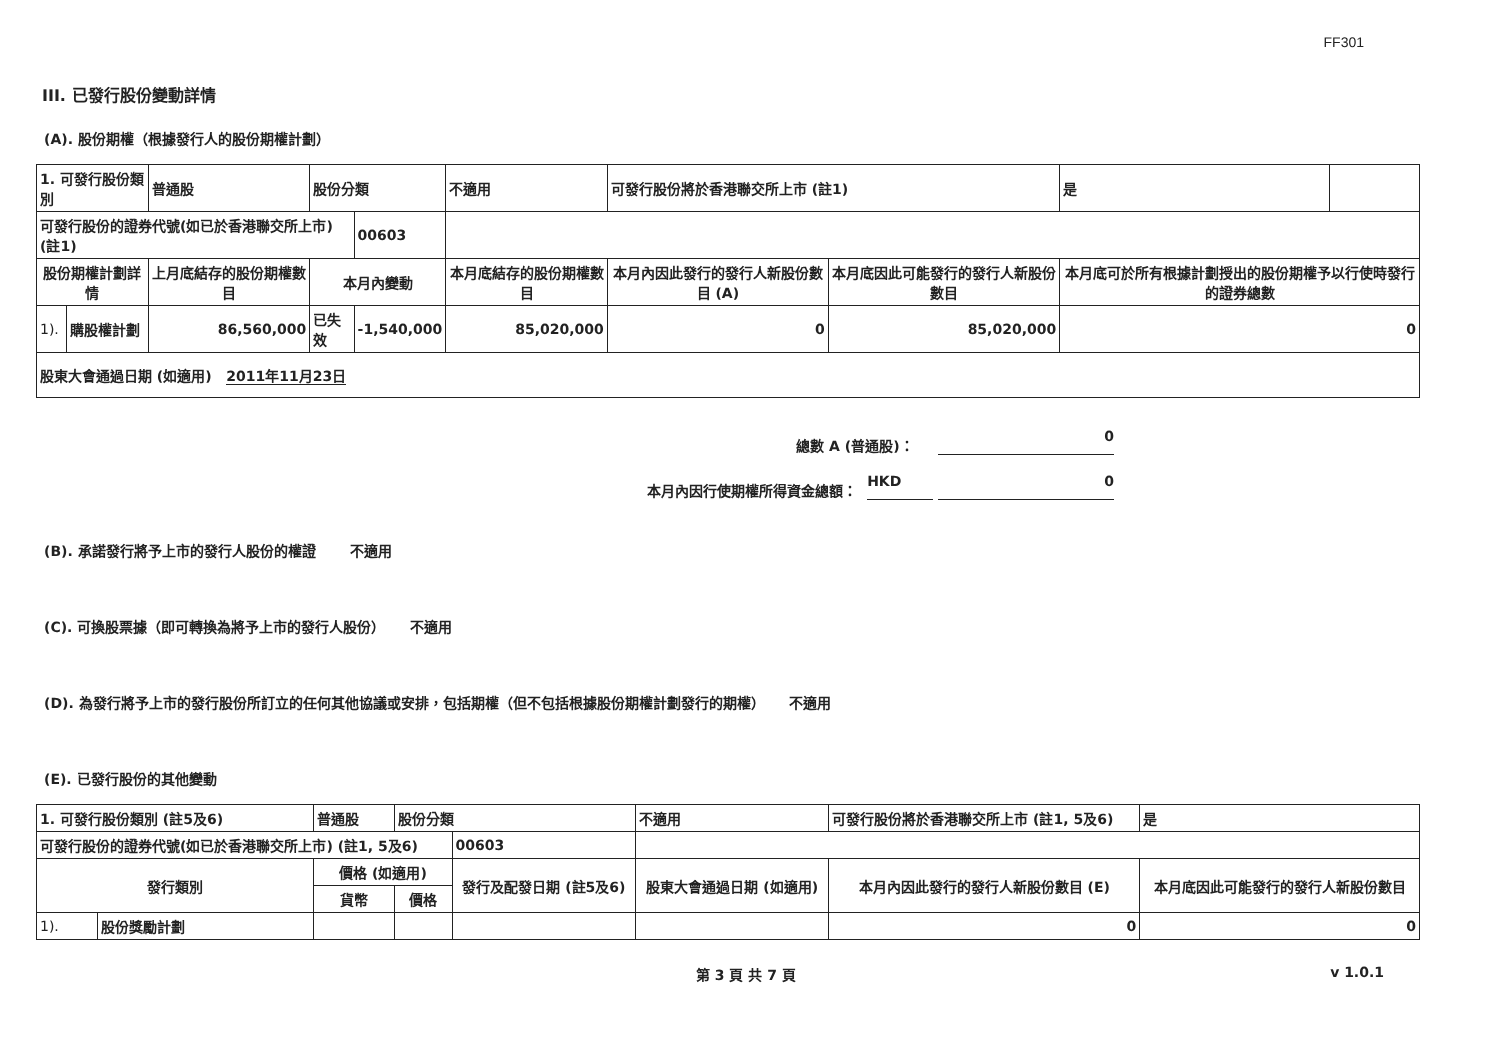FF301
III. 已發行股份變動詳情
(A). 股份期權（根據發行人的股份期權計劃）
| 1. 可發行股份類別 | | 普通股 | 股份分類 | | 不適用 | 可發行股份將於香港聯交所上市 (註1) | | 是 | |
| 可發行股份的證券代號(如已於香港聯交所上市) (註1) | | | | 00603 | | | | | |
| 股份期權計劃詳情 | | 上月底結存的股份期權數目 | 本月內變動 | | 本月底結存的股份期權數目 | 本月內因此發行的發行人新股份數目 (A) | 本月底因此可能發行的發行人新股份數目 | 本月底可於所有根據計劃授出的股份期權予以行使時發行的證券總數 | |
| 1). | 購股權計劃 | 86,560,000 | 已失效 | -1,540,000 | 85,020,000 | 0 | 85,020,000 | 0 | |
| 股東大會通過日期 (如適用) 2011年11月23日 | | | | | | | | | |
總數 A (普通股)： 0
本月內因行使期權所得資金總額： HKD 0
(B). 承諾發行將予上市的發行人股份的權證 不適用
(C). 可換股票據（即可轉換為將予上市的發行人股份） 不適用
(D). 為發行將予上市的發行股份所訂立的任何其他協議或安排，包括期權（但不包括根據股份期權計劃發行的期權） 不適用
(E). 已發行股份的其他變動
| 1. 可發行股份類別 (註5及6) | | 普通股 | 股份分類 | | 不適用 | 可發行股份將於香港聯交所上市 (註1, 5及6) | | 是 |
| 可發行股份的證券代號(如已於香港聯交所上市) (註1, 5及6) | | | | 00603 | | | | |
| 發行類別 | | 價格 (如適用) | | 發行及配發日期 (註5及6) | 股東大會通過日期 (如適用) | 本月內因此發行的發行人新股份數目 (E) | 本月底因此可能發行的發行人新股份數目 | |
| | | 貨幣 | 價格 | | | | | |
| 1). | 股份獎勵計劃 | | | | | 0 | 0 | |
第 3 頁 共 7 頁 v 1.0.1